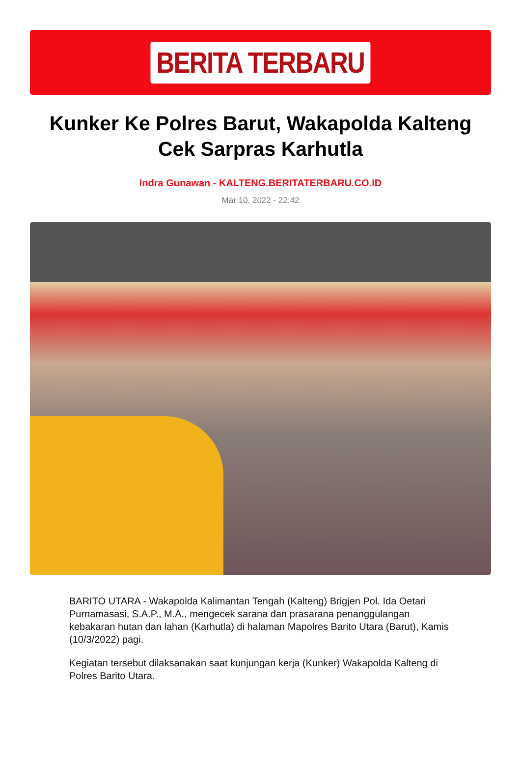BERITA TERBARU
Kunker Ke Polres Barut, Wakapolda Kalteng Cek Sarpras Karhutla
Indra Gunawan - KALTENG.BERITATERBARU.CO.ID
Mar 10, 2022 - 22:42
BARITO UTARA - Wakapolda Kalimantan Tengah (Kalteng) Brigjen Pol. Ida Oetari Purnamasasi, S.A.P., M.A., mengecek sarana dan prasarana penanggulangan kebakaran hutan dan lahan (Karhutla) di halaman Mapolres Barito Utara (Barut), Kamis (10/3/2022) pagi.
Kegiatan tersebut dilaksanakan saat kunjungan kerja (Kunker) Wakapolda Kalteng di Polres Barito Utara.